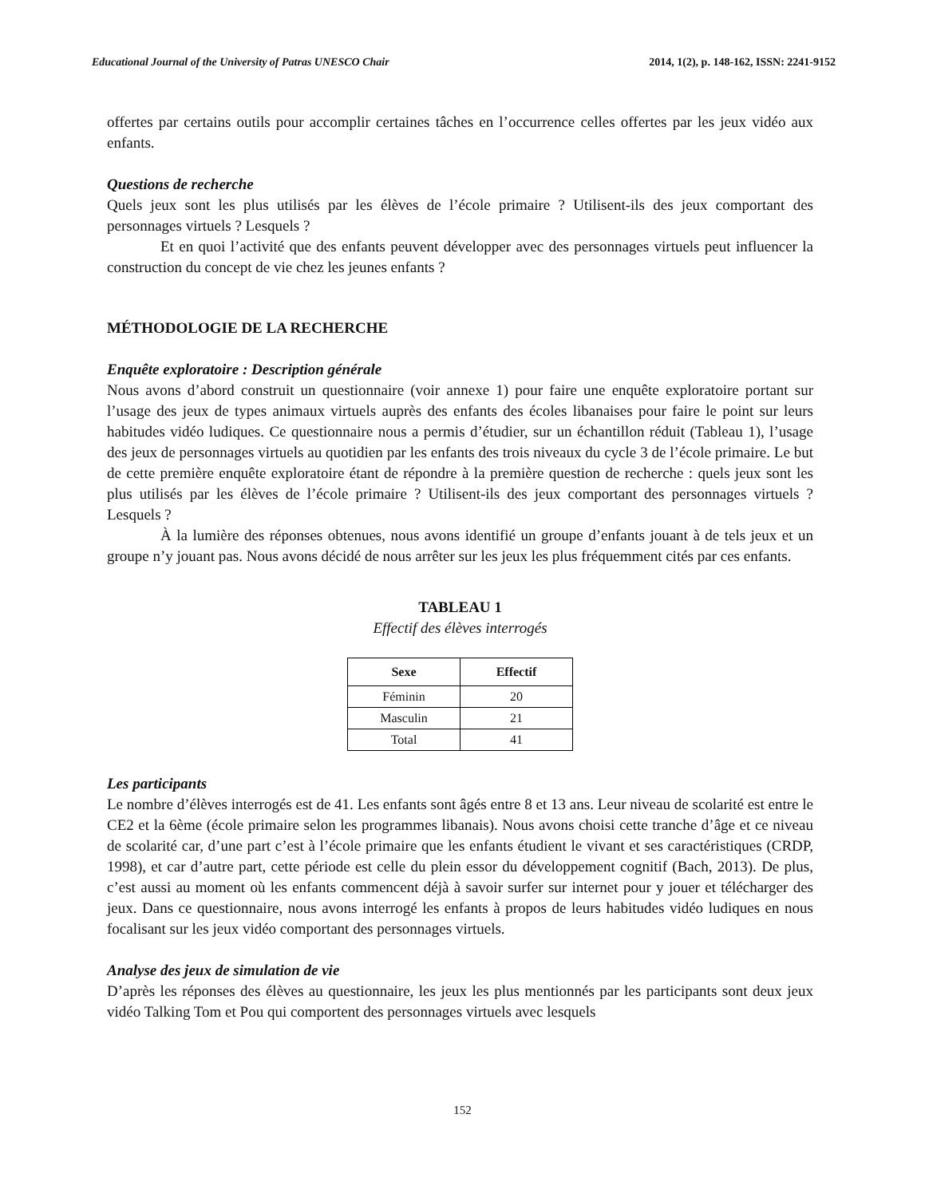Educational Journal of the University of Patras UNESCO Chair 2014, 1(2), p. 148-162, ISSN: 2241-9152
offertes par certains outils pour accomplir certaines tâches en l’occurrence celles offertes par les jeux vidéo aux enfants.
Questions de recherche
Quels jeux sont les plus utilisés par les élèves de l’école primaire ? Utilisent-ils des jeux comportant des personnages virtuels ? Lesquels ?
Et en quoi l’activité que des enfants peuvent développer avec des personnages virtuels peut influencer la construction du concept de vie chez les jeunes enfants ?
MÉTHODOLOGIE DE LA RECHERCHE
Enquête exploratoire : Description générale
Nous avons d’abord construit un questionnaire (voir annexe 1) pour faire une enquête exploratoire portant sur l’usage des jeux de types animaux virtuels auprès des enfants des écoles libanaises pour faire le point sur leurs habitudes vidéo ludiques. Ce questionnaire nous a permis d’étudier, sur un échantillon réduit (Tableau 1), l’usage des jeux de personnages virtuels au quotidien par les enfants des trois niveaux du cycle 3 de l’école primaire. Le but de cette première enquête exploratoire étant de répondre à la première question de recherche : quels jeux sont les plus utilisés par les élèves de l’école primaire ? Utilisent-ils des jeux comportant des personnages virtuels ? Lesquels ?
À la lumière des réponses obtenues, nous avons identifié un groupe d’enfants jouant à de tels jeux et un groupe n’y jouant pas. Nous avons décidé de nous arrêter sur les jeux les plus fréquemment cités par ces enfants.
TABLEAU 1
Effectif des élèves interrogés
| Sexe | Effectif |
| --- | --- |
| Féminin | 20 |
| Masculin | 21 |
| Total | 41 |
Les participants
Le nombre d’élèves interrogés est de 41. Les enfants sont âgés entre 8 et 13 ans. Leur niveau de scolarité est entre le CE2 et la 6ème (école primaire selon les programmes libanais). Nous avons choisi cette tranche d’âge et ce niveau de scolarité car, d’une part c’est à l’école primaire que les enfants étudient le vivant et ses caractéristiques (CRDP, 1998), et car d’autre part, cette période est celle du plein essor du développement cognitif (Bach, 2013). De plus, c’est aussi au moment où les enfants commencent déjà à savoir surfer sur internet pour y jouer et télécharger des jeux. Dans ce questionnaire, nous avons interrogé les enfants à propos de leurs habitudes vidéo ludiques en nous focalisant sur les jeux vidéo comportant des personnages virtuels.
Analyse des jeux de simulation de vie
D’après les réponses des élèves au questionnaire, les jeux les plus mentionnés par les participants sont deux jeux vidéo Talking Tom et Pou qui comportent des personnages virtuels avec lesquels
152